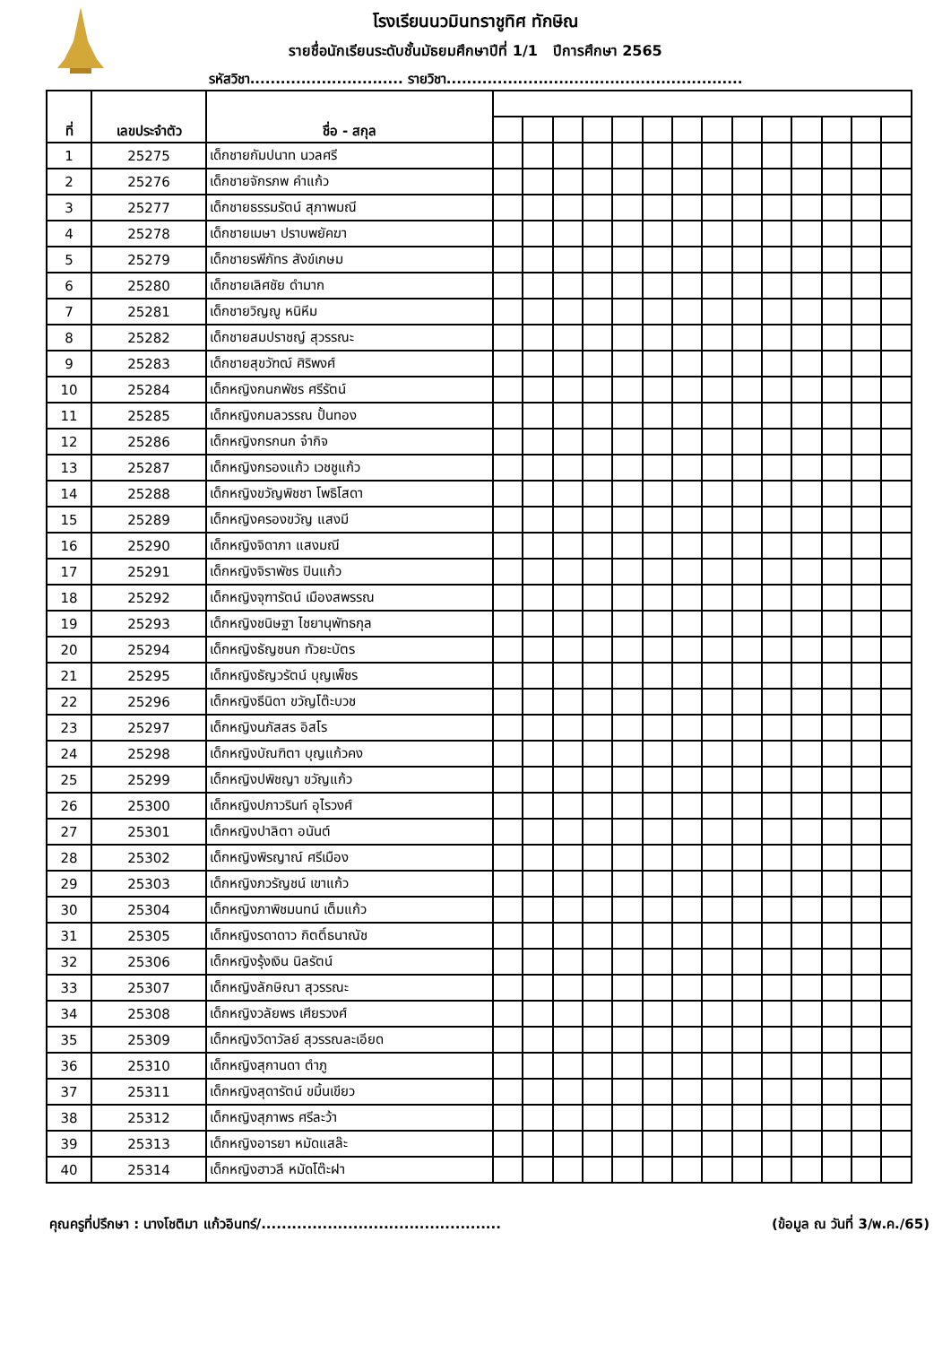โรงเรียนนวมินทราชูทิศ ทักษิณ
รายชื่อนักเรียนระดับชั้นมัธยมศึกษาปีที่ 1/1 ปีการศึกษา 2565
รหัสวิชา.............................. รายวิชา..........................................................
| ที่ | เลขประจำตัว | ชื่อ - สกุล | | | | | | | | | | | | | | |
| --- | --- | --- | --- | --- | --- | --- | --- | --- | --- | --- | --- | --- | --- | --- | --- | --- |
| 1 | 25275 | เด็กชายกัมปนาท นวลศรี | | | | | | | | | | | | | | |
| 2 | 25276 | เด็กชายจักรภพ คำแก้ว | | | | | | | | | | | | | | |
| 3 | 25277 | เด็กชายธรรมรัตน์ สุภาพมณี | | | | | | | | | | | | | | |
| 4 | 25278 | เด็กชายเมษา ปราบพยัคฆา | | | | | | | | | | | | | | |
| 5 | 25279 | เด็กชายรพีภัทร สังข์เกษม | | | | | | | | | | | | | | |
| 6 | 25280 | เด็กชายเลิศชัย ดำมาก | | | | | | | | | | | | | | |
| 7 | 25281 | เด็กชายวิญญู หนิหีม | | | | | | | | | | | | | | |
| 8 | 25282 | เด็กชายสมปราชญ์ สุวรรณะ | | | | | | | | | | | | | | |
| 9 | 25283 | เด็กชายสุขวัฑฒ์ ศิริพงศ์ | | | | | | | | | | | | | | |
| 10 | 25284 | เด็กหญิงกนกพัชร ศรีรัตน์ | | | | | | | | | | | | | | |
| 11 | 25285 | เด็กหญิงกมลวรรณ ปั้นทอง | | | | | | | | | | | | | | |
| 12 | 25286 | เด็กหญิงกรกนก จ๋ากิจ | | | | | | | | | | | | | | |
| 13 | 25287 | เด็กหญิงกรองแก้ว เวชชูแก้ว | | | | | | | | | | | | | | |
| 14 | 25288 | เด็กหญิงขวัญพิชชา โพธิโสดา | | | | | | | | | | | | | | |
| 15 | 25289 | เด็กหญิงครองขวัญ แสงมี | | | | | | | | | | | | | | |
| 16 | 25290 | เด็กหญิงจิดาภา แสงมณี | | | | | | | | | | | | | | |
| 17 | 25291 | เด็กหญิงจิราพัชร ปินแก้ว | | | | | | | | | | | | | | |
| 18 | 25292 | เด็กหญิงจุฑารัตน์ เมืองสพรรณ | | | | | | | | | | | | | | |
| 19 | 25293 | เด็กหญิงชนิษฐา ไชยานุพัทธกุล | | | | | | | | | | | | | | |
| 20 | 25294 | เด็กหญิงธัญชนก ทัวยะบัตร | | | | | | | | | | | | | | |
| 21 | 25295 | เด็กหญิงธัญวรัตน์ บุญเพ็ชร | | | | | | | | | | | | | | |
| 22 | 25296 | เด็กหญิงธีนิดา ขวัญโต๊ะบวช | | | | | | | | | | | | | | |
| 23 | 25297 | เด็กหญิงนภัสสร อิสโร | | | | | | | | | | | | | | |
| 24 | 25298 | เด็กหญิงบัณฑิตา บุญแก้วคง | | | | | | | | | | | | | | |
| 25 | 25299 | เด็กหญิงปพิชญา ขวัญแก้ว | | | | | | | | | | | | | | |
| 26 | 25300 | เด็กหญิงปภาวรินท์ อุไรวงศ์ | | | | | | | | | | | | | | |
| 27 | 25301 | เด็กหญิงปาลิตา อนันต์ | | | | | | | | | | | | | | |
| 28 | 25302 | เด็กหญิงพิรญาณ์ ศรีเมือง | | | | | | | | | | | | | | |
| 29 | 25303 | เด็กหญิงภวรัญชน์ เขาแก้ว | | | | | | | | | | | | | | |
| 30 | 25304 | เด็กหญิงภาพิชมนทน์ เต็มแก้ว | | | | | | | | | | | | | | |
| 31 | 25305 | เด็กหญิงรดาดาว กิตติ์ธนาณัช | | | | | | | | | | | | | | |
| 32 | 25306 | เด็กหญิงรุ้งเงิน นิลรัตน์ | | | | | | | | | | | | | | |
| 33 | 25307 | เด็กหญิงลักษิณา สุวรรณะ | | | | | | | | | | | | | | |
| 34 | 25308 | เด็กหญิงวลัยพร เศียรวงศ์ | | | | | | | | | | | | | | |
| 35 | 25309 | เด็กหญิงวิดาวัลย์ สุวรรณละเอียด | | | | | | | | | | | | | | |
| 36 | 25310 | เด็กหญิงสุกานดา ตำภู | | | | | | | | | | | | | | |
| 37 | 25311 | เด็กหญิงสุดารัตน์ ขมิ้นเขียว | | | | | | | | | | | | | | |
| 38 | 25312 | เด็กหญิงสุภาพร ศรีละว้า | | | | | | | | | | | | | | |
| 39 | 25313 | เด็กหญิงอารยา หมัดแสล๊ะ | | | | | | | | | | | | | | |
| 40 | 25314 | เด็กหญิงฮาวลี หมัดโต๊ะฝา | | | | | | | | | | | | | | |
คุณครูที่ปรึกษา : นางโชติมา แก้วอินทร์/............................................... (ข้อมูล ณ วันที่ 3/พ.ค./65)